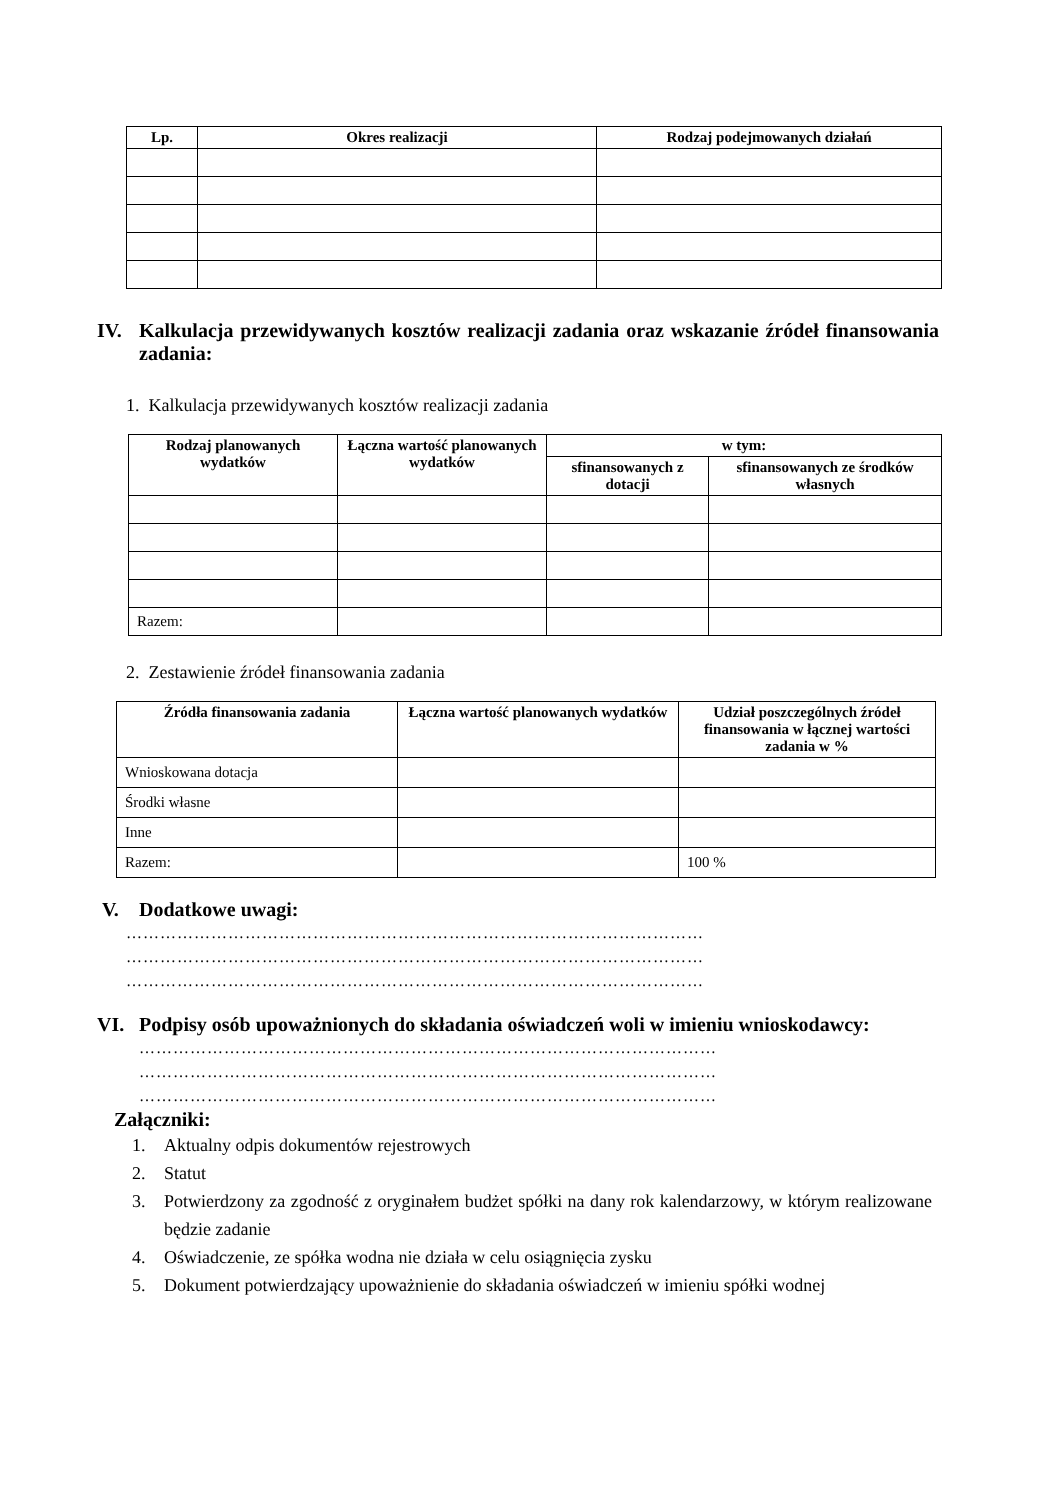| Lp. | Okres realizacji | Rodzaj podejmowanych działań |
| --- | --- | --- |
IV. Kalkulacja przewidywanych kosztów realizacji zadania oraz wskazanie źródeł finansowania zadania:
1. Kalkulacja przewidywanych kosztów realizacji zadania
| Rodzaj planowanych wydatków | Łączna wartość planowanych wydatków | w tym: | |
| --- | --- | --- | --- |
| | | sfinansowanych z dotacji | sfinansowanych ze środków własnych |
| Razem: | | | |
2. Zestawienie źródeł finansowania zadania
| Źródła finansowania zadania | Łączna wartość planowanych wydatków | Udział poszczególnych źródeł finansowania w łącznej wartości zadania w % |
| --- | --- | --- |
| Wnioskowana dotacja | | |
| Środki własne | | |
| Inne | | |
| Razem: | | 100 % |
V. Dodatkowe uwagi:
…………………………………………………………………………………………
…………………………………………………………………………………………
…………………………………………………………………………………………
VI. Podpisy osób upoważnionych do składania oświadczeń woli w imieniu wnioskodawcy:
…………………………………………………………………………………………
…………………………………………………………………………………………
…………………………………………………………………………………………
Załączniki:
1. Aktualny odpis dokumentów rejestrowych
2. Statut
3. Potwierdzony za zgodność z oryginałem budżet spółki na dany rok kalendarzowy, w którym realizowane będzie zadanie
4. Oświadczenie, ze spółka wodna nie działa w celu osiągnięcia zysku
5. Dokument potwierdzający upoważnienie do składania oświadczeń w imieniu spółki wodnej